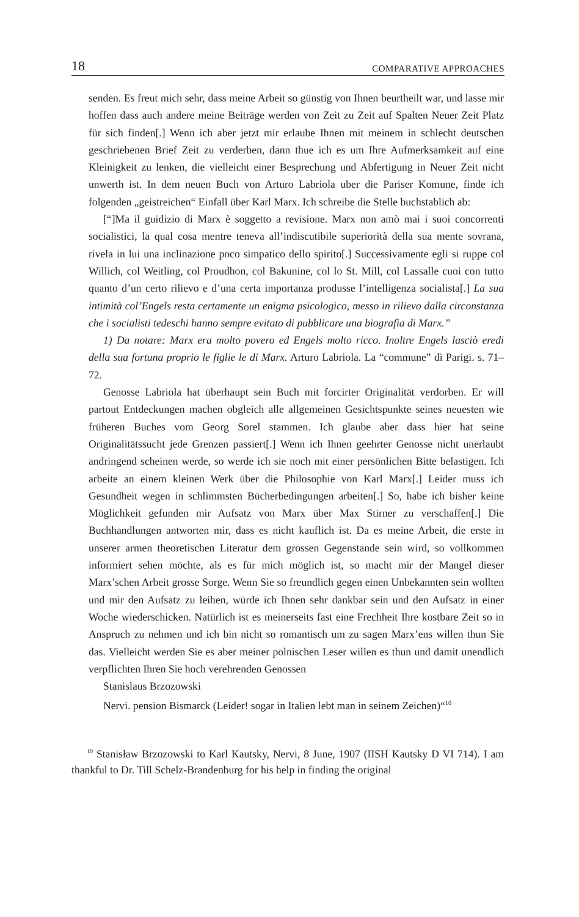18 COMPARATIVE APPROACHES
senden. Es freut mich sehr, dass meine Arbeit so günstig von Ihnen beurtheilt war, und lasse mir hoffen dass auch andere meine Beiträge werden von Zeit zu Zeit auf Spalten Neuer Zeit Platz für sich finden[.] Wenn ich aber jetzt mir erlaube Ihnen mit meinem in schlecht deutschen geschriebenen Brief Zeit zu verderben, dann thue ich es um Ihre Aufmerksamkeit auf eine Kleinigkeit zu lenken, die vielleicht einer Besprechung und Abfertigung in Neuer Zeit nicht unwerth ist. In dem neuen Buch von Arturo Labriola uber die Pariser Komune, finde ich folgenden „geistreichen“ Einfall über Karl Marx. Ich schreibe die Stelle buchstablich ab:
[“]Ma il guidizio di Marx è soggetto a revisione. Marx non amò mai i suoi concorrenti socialistici, la qual cosa mentre teneva all’indiscutibile superiorità della sua mente sovrana, rivela in lui una inclinazione poco simpatico dello spirito[.] Successivamente egli si ruppe col Willich, col Weitling, col Proudhon, col Bakunine, col lo St. Mill, col Lassalle cuoi con tutto quanto d’un certo rilievo e d’una certa importanza produsse l’intelligenza socialista[.] La sua intimità col’Engels resta certamente un enigma psicologico, messo in rilievo dalla circonstanza che i socialisti tedeschi hanno sempre evitato di pubblicare una biografia di Marx.”
1) Da notare: Marx era molto povero ed Engels molto ricco. Inoltre Engels lasciò eredi della sua fortuna proprio le figlie le di Marx. Arturo Labriola. La “commune” di Parigi. s. 71–72.
Genosse Labriola hat überhaupt sein Buch mit forcirter Originalität verdorben. Er will partout Entdeckungen machen obgleich alle allgemeinen Gesichtspunkte seines neuesten wie früheren Buches vom Georg Sorel stammen. Ich glaube aber dass hier hat seine Originalitätssucht jede Grenzen passiert[.] Wenn ich Ihnen geehrter Genosse nicht unerlaubt andringend scheinen werde, so werde ich sie noch mit einer persönlichen Bitte belastigen. Ich arbeite an einem kleinen Werk über die Philosophie von Karl Marx[.] Leider muss ich Gesundheit wegen in schlimmsten Bücherbedingungen arbeiten[.] So, habe ich bisher keine Möglichkeit gefunden mir Aufsatz von Marx über Max Stirner zu verschaffen[.] Die Buchhandlungen antworten mir, dass es nicht kauflich ist. Da es meine Arbeit, die erste in unserer armen theoretischen Literatur dem grossen Gegenstande sein wird, so vollkommen informiert sehen möchte, als es für mich möglich ist, so macht mir der Mangel dieser Marx’schen Arbeit grosse Sorge. Wenn Sie so freundlich gegen einen Unbekannten sein wollten und mir den Aufsatz zu leihen, würde ich Ihnen sehr dankbar sein und den Aufsatz in einer Woche wiederschicken. Natürlich ist es meinerseits fast eine Frechheit Ihre kostbare Zeit so in Anspruch zu nehmen und ich bin nicht so romantisch um zu sagen Marx’ens willen thun Sie das. Vielleicht werden Sie es aber meiner polnischen Leser willen es thun und damit unendlich verpflichten Ihren Sie hoch verehrenden Genossen
Stanislaus Brzozowski
Nervi. pension Bismarck (Leider! sogar in Italien lebt man in seinem Zeichen)“<sup>10</sup>
<sup>10</sup> Stanisław Brzozowski to Karl Kautsky, Nervi, 8 June, 1907 (IISH Kautsky D VI 714). I am thankful to Dr. Till Schelz-Brandenburg for his help in finding the original